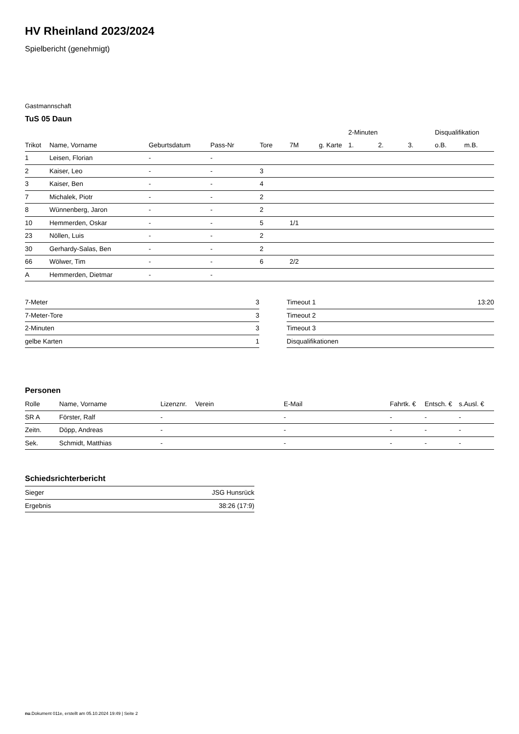HV Rheinland 2023/2024
Spielbericht (genehmigt)
Gastmannschaft
TuS 05 Daun
| | | | | | | | 2-Minuten | | | Disqualifikation | |
| --- | --- | --- | --- | --- | --- | --- | --- | --- | --- | --- | --- |
| Trikot | Name, Vorname | Geburtsdatum | Pass-Nr | Tore | 7M | g. Karte | 1. | 2. | 3. | o.B. | m.B. |
| 1 | Leisen, Florian | - | - | | | | | | | | |
| 2 | Kaiser, Leo | - | - | 3 | | | | | | | |
| 3 | Kaiser, Ben | - | - | 4 | | | | | | | |
| 7 | Michalek, Piotr | - | - | 2 | | | | | | | |
| 8 | Wünnenberg, Jaron | - | - | 2 | | | | | | | |
| 10 | Hemmerden, Oskar | - | - | 5 | 1/1 | | | | | | |
| 23 | Nöllen, Luis | - | - | 2 | | | | | | | |
| 30 | Gerhardy-Salas, Ben | - | - | 2 | | | | | | | |
| 66 | Wölwer, Tim | - | - | 6 | 2/2 | | | | | | |
| A | Hemmerden, Dietmar | - | - | | | | | | | | |
| 7-Meter | 3 |
| 7-Meter-Tore | 3 |
| 2-Minuten | 3 |
| gelbe Karten | 1 |
| Timeout 1 | 13:20 |
| Timeout 2 | |
| Timeout 3 | |
| Disqualifikationen | |
Personen
| Rolle | Name, Vorname | Lizenznr. | Verein | E-Mail | Fahrtk. € | Entsch. € | s.Ausl. € |
| --- | --- | --- | --- | --- | --- | --- | --- |
| SR A | Förster, Ralf | - | | - | - | - | - |
| Zeitn. | Döpp, Andreas | - | | - | - | - | - |
| Sek. | Schmidt, Matthias | - | | - | - | - | - |
Schiedsrichterbericht
| Sieger | JSG Hunsrück |
| Ergebnis | 38:26 (17:9) |
nu.Dokument 011e, erstellt am 05.10.2024 19:49 | Seite 2